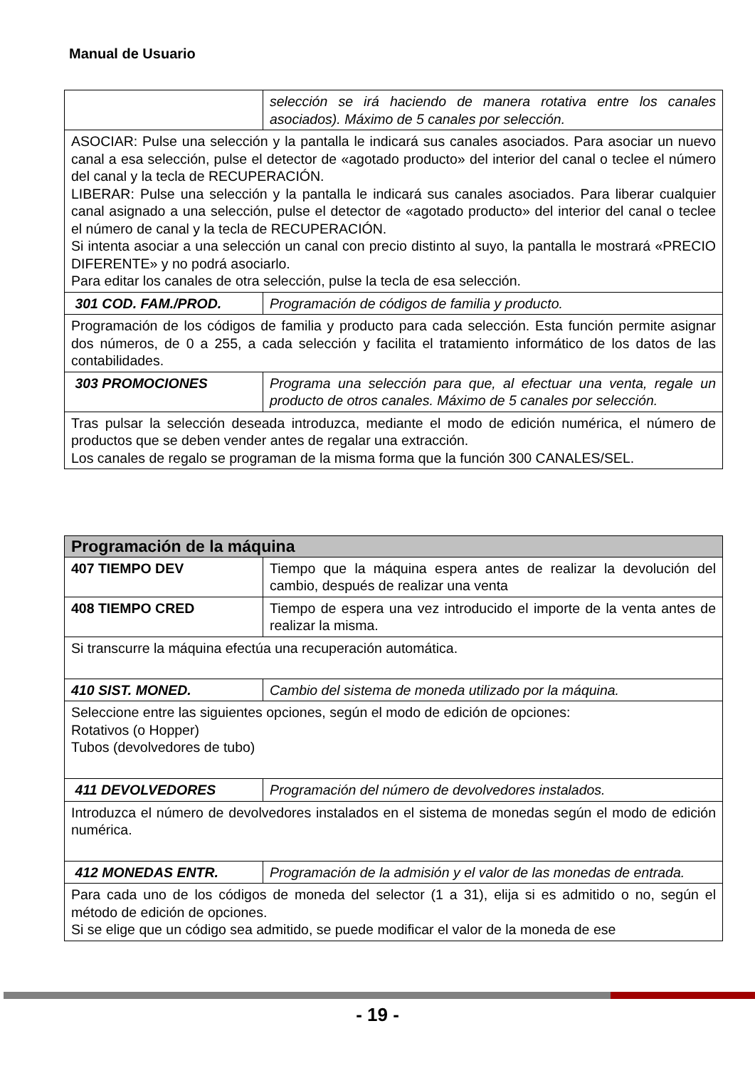Manual de Usuario
| | selección se irá haciendo de manera rotativa entre los canales asociados). Máximo de 5 canales por selección. |
| ASOCIAR: Pulse una selección y la pantalla le indicará sus canales asociados. Para asociar un nuevo canal a esa selección, pulse el detector de «agotado producto» del interior del canal o teclee el número del canal y la tecla de RECUPERACIÓN. LIBERAR: Pulse una selección y la pantalla le indicará sus canales asociados. Para liberar cualquier canal asignado a una selección, pulse el detector de «agotado producto» del interior del canal o teclee el número de canal y la tecla de RECUPERACIÓN. Si intenta asociar a una selección un canal con precio distinto al suyo, la pantalla le mostrará «PRECIO DIFERENTE» y no podrá asociarlo. Para editar los canales de otra selección, pulse la tecla de esa selección. | |
| 301 COD. FAM./PROD. | Programación de códigos de familia y producto. |
| Programación de los códigos de familia y producto para cada selección. Esta función permite asignar dos números, de 0 a 255, a cada selección y facilita el tratamiento informático de los datos de las contabilidades. | |
| 303 PROMOCIONES | Programa una selección para que, al efectuar una venta, regale un producto de otros canales. Máximo de 5 canales por selección. |
| Tras pulsar la selección deseada introduzca, mediante el modo de edición numérica, el número de productos que se deben vender antes de regalar una extracción. Los canales de regalo se programan de la misma forma que la función 300 CANALES/SEL. | |
| Programación de la máquina | |
| --- | --- |
| 407 TIEMPO DEV | Tiempo que la máquina espera antes de realizar la devolución del cambio, después de realizar una venta |
| 408 TIEMPO CRED | Tiempo de espera una vez introducido el importe de la venta antes de realizar la misma. |
| Si transcurre la máquina efectúa una recuperación automática. | |
| 410 SIST. MONED. | Cambio del sistema de moneda utilizado por la máquina. |
| Seleccione entre las siguientes opciones, según el modo de edición de opciones: Rotativos (o Hopper) Tubos (devolvedores de tubo) | |
| 411 DEVOLVEDORES | Programación del número de devolvedores instalados. |
| Introduzca el número de devolvedores instalados en el sistema de monedas según el modo de edición numérica. | |
| 412 MONEDAS ENTR. | Programación de la admisión y el valor de las monedas de entrada. |
| Para cada uno de los códigos de moneda del selector (1 a 31), elija si es admitido o no, según el método de edición de opciones. Si se elige que un código sea admitido, se puede modificar el valor de la moneda de ese | |
- 19 -